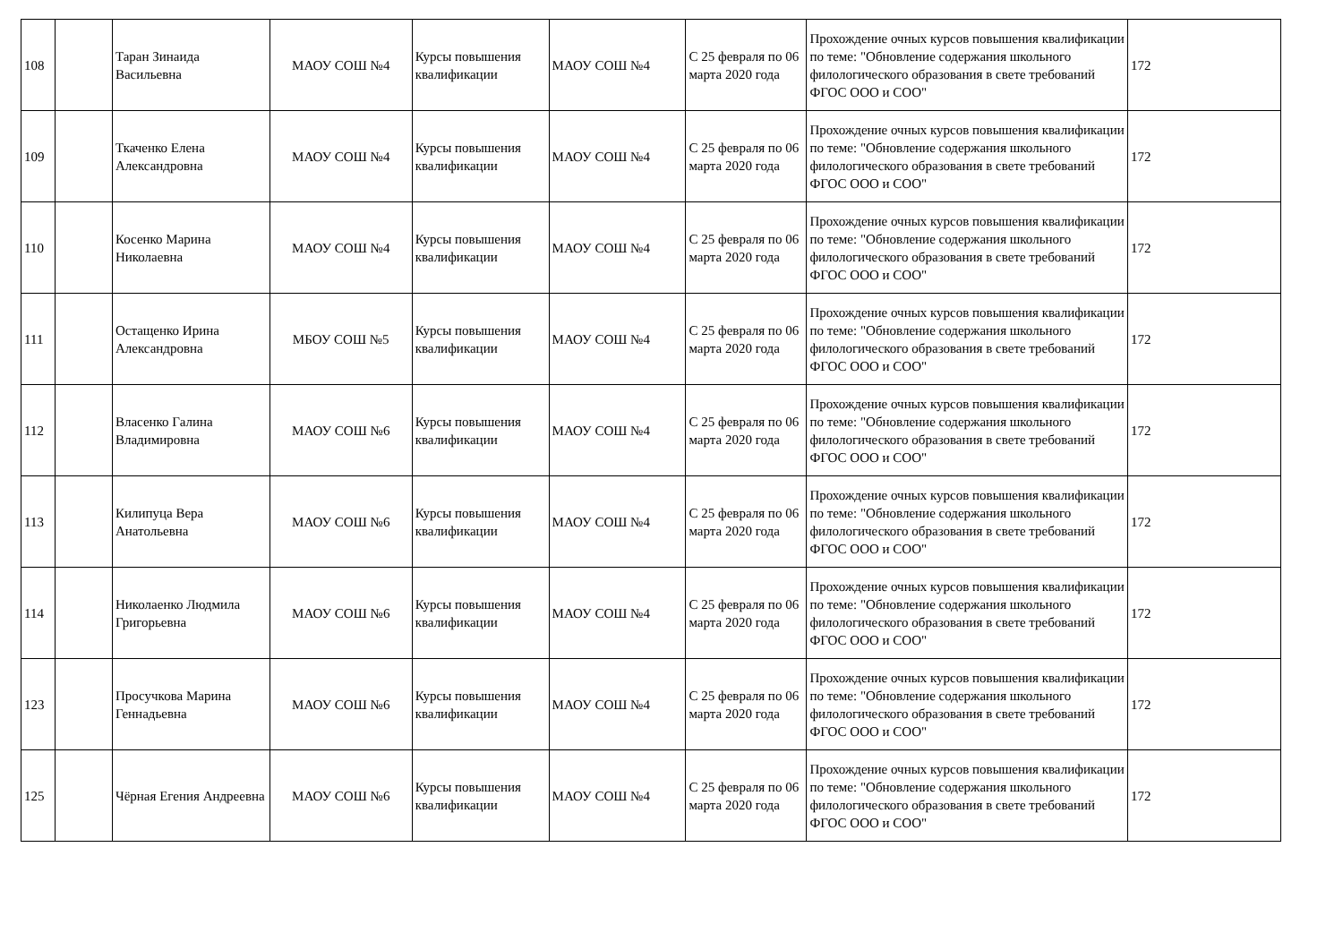| 108 | | Таран Зинаида Васильевна | МАОУ СОШ №4 | Курсы повышения квалификации | МАОУ СОШ №4 | С 25 февраля по 06 марта 2020 года | Прохождение очных курсов повышения квалификации по теме: "Обновление содержания школьного филологического образования в свете требований ФГОС ООО и СОО" | 172 |
| 109 | | Ткаченко Елена Александровна | МАОУ СОШ №4 | Курсы повышения квалификации | МАОУ СОШ №4 | С 25 февраля по 06 марта 2020 года | Прохождение очных курсов повышения квалификации по теме: "Обновление содержания школьного филологического образования в свете требований ФГОС ООО и СОО" | 172 |
| 110 | | Косенко Марина Николаевна | МАОУ СОШ №4 | Курсы повышения квалификации | МАОУ СОШ №4 | С 25 февраля по 06 марта 2020 года | Прохождение очных курсов повышения квалификации по теме: "Обновление содержания школьного филологического образования в свете требований ФГОС ООО и СОО" | 172 |
| 111 | | Остащенко Ирина Александровна | МБОУ СОШ №5 | Курсы повышения квалификации | МАОУ СОШ №4 | С 25 февраля по 06 марта 2020 года | Прохождение очных курсов повышения квалификации по теме: "Обновление содержания школьного филологического образования в свете требований ФГОС ООО и СОО" | 172 |
| 112 | | Власенко Галина Владимировна | МАОУ СОШ №6 | Курсы повышения квалификации | МАОУ СОШ №4 | С 25 февраля по 06 марта 2020 года | Прохождение очных курсов повышения квалификации по теме: "Обновление содержания школьного филологического образования в свете требований ФГОС ООО и СОО" | 172 |
| 113 | | Килипуца Вера Анатольевна | МАОУ СОШ №6 | Курсы повышения квалификации | МАОУ СОШ №4 | С 25 февраля по 06 марта 2020 года | Прохождение очных курсов повышения квалификации по теме: "Обновление содержания школьного филологического образования в свете требований ФГОС ООО и СОО" | 172 |
| 114 | | Николаенко Людмила Григорьевна | МАОУ СОШ №6 | Курсы повышения квалификации | МАОУ СОШ №4 | С 25 февраля по 06 марта 2020 года | Прохождение очных курсов повышения квалификации по теме: "Обновление содержания школьного филологического образования в свете требований ФГОС ООО и СОО" | 172 |
| 123 | | Просучкова Марина Геннадьевна | МАОУ СОШ №6 | Курсы повышения квалификации | МАОУ СОШ №4 | С 25 февраля по 06 марта 2020 года | Прохождение очных курсов повышения квалификации по теме: "Обновление содержания школьного филологического образования в свете требований ФГОС ООО и СОО" | 172 |
| 125 | | Чёрная Егения Андреевна | МАОУ СОШ №6 | Курсы повышения квалификации | МАОУ СОШ №4 | С 25 февраля по 06 марта 2020 года | Прохождение очных курсов повышения квалификации по теме: "Обновление содержания школьного филологического образования в свете требований ФГОС ООО и СОО" | 172 |